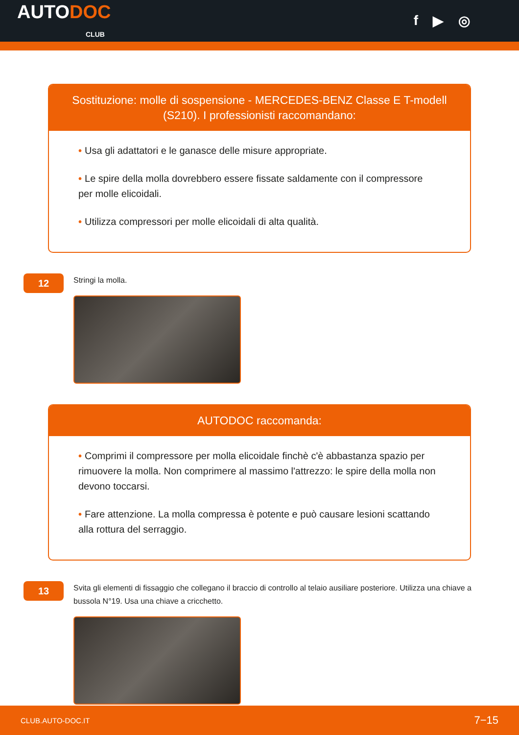AUTODOC
CLUB
f ▶ ◎
Sostituzione: molle di sospensione - MERCEDES-BENZ Classe E T-modell (S210). I professionisti raccomandano:
• Usa gli adattatori e le ganasce delle misure appropriate.
• Le spire della molla dovrebbero essere fissate saldamente con il compressore per molle elicoidali.
• Utilizza compressori per molle elicoidali di alta qualità.
12
Stringi la molla.
AUTODOC raccomanda:
• Comprimi il compressore per molla elicoidale finchè c'è abbastanza spazio per rimuovere la molla. Non comprimere al massimo l'attrezzo: le spire della molla non devono toccarsi.
• Fare attenzione. La molla compressa è potente e può causare lesioni scattando alla rottura del serraggio.
13
Svita gli elementi di fissaggio che collegano il braccio di controllo al telaio ausiliare posteriore. Utilizza una chiave a bussola N°19. Usa una chiave a cricchetto.
CLUB.AUTO-DOC.IT 7−15